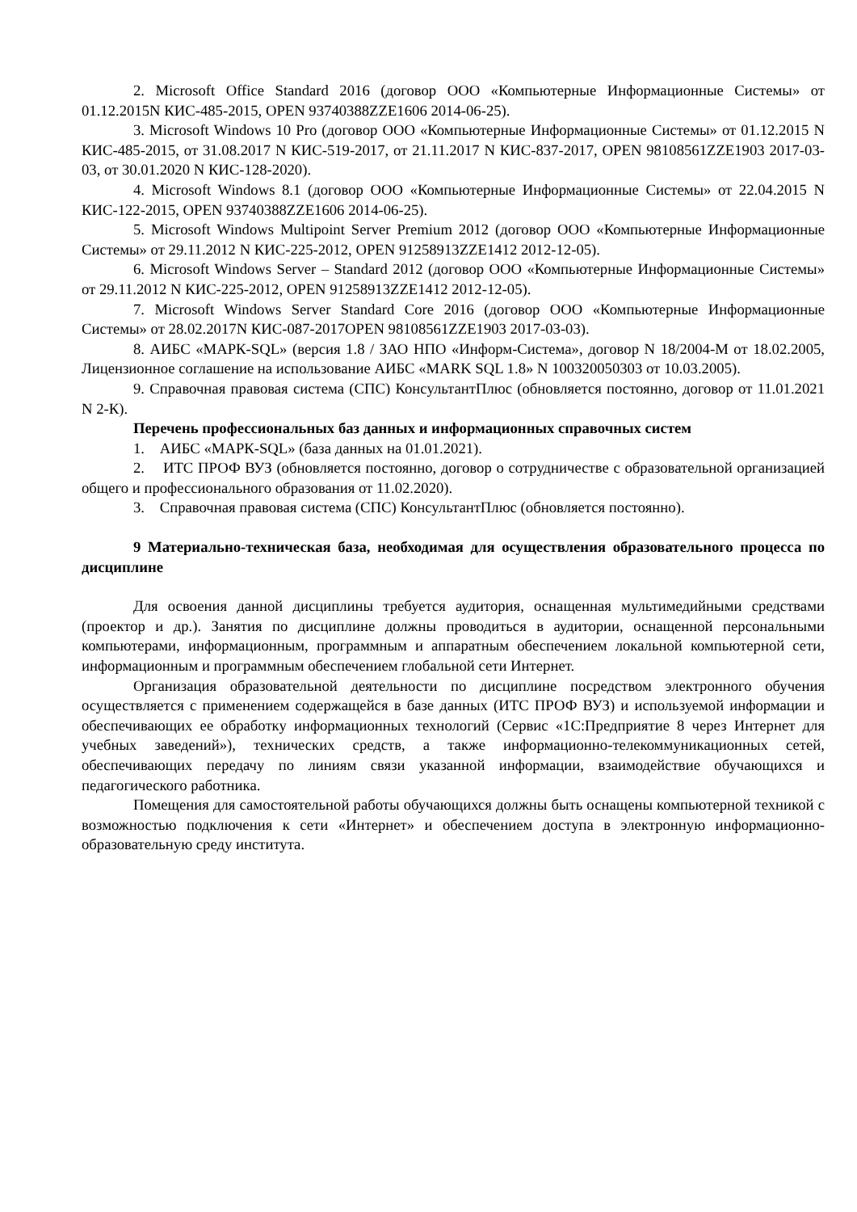2. Microsoft Office Standard 2016 (договор ООО «Компьютерные Информационные Системы» от 01.12.2015N КИС-485-2015, OPEN 93740388ZZE1606 2014-06-25).
3. Microsoft Windows 10 Pro (договор ООО «Компьютерные Информационные Системы» от 01.12.2015 N КИС-485-2015, от 31.08.2017 N КИС-519-2017, от 21.11.2017 N КИС-837-2017, OPEN 98108561ZZE1903 2017-03-03, от 30.01.2020 N КИС-128-2020).
4. Microsoft Windows 8.1 (договор ООО «Компьютерные Информационные Системы» от 22.04.2015 N КИС-122-2015, OPEN 93740388ZZE1606 2014-06-25).
5. Microsoft Windows Multipoint Server Premium 2012 (договор ООО «Компьютерные Информационные Системы» от 29.11.2012 N КИС-225-2012, OPEN 91258913ZZE1412 2012-12-05).
6. Microsoft Windows Server – Standard 2012 (договор ООО «Компьютерные Информационные Системы» от 29.11.2012 N КИС-225-2012, OPEN 91258913ZZE1412 2012-12-05).
7. Microsoft Windows Server Standard Core 2016 (договор ООО «Компьютерные Информационные Системы» от 28.02.2017N КИС-087-2017OPEN 98108561ZZE1903 2017-03-03).
8. АИБС «МАРК-SQL» (версия 1.8 / ЗАО НПО «Информ-Система», договор N 18/2004-М от 18.02.2005, Лицензионное соглашение на использование АИБС «MARK SQL 1.8» N 100320050303 от 10.03.2005).
9. Справочная правовая система (СПС) КонсультантПлюс (обновляется постоянно, договор от 11.01.2021 N 2-К).
Перечень профессиональных баз данных и информационных справочных систем
1. АИБС «МАРК-SQL» (база данных на 01.01.2021).
2. ИТС ПРОФ ВУЗ (обновляется постоянно, договор о сотрудничестве с образовательной организацией общего и профессионального образования от 11.02.2020).
3. Справочная правовая система (СПС) КонсультантПлюс (обновляется постоянно).
9 Материально-техническая база, необходимая для осуществления образовательного процесса по дисциплине
Для освоения данной дисциплины требуется аудитория, оснащенная мультимедийными средствами (проектор и др.). Занятия по дисциплине должны проводиться в аудитории, оснащенной персональными компьютерами, информационным, программным и аппаратным обеспечением локальной компьютерной сети, информационным и программным обеспечением глобальной сети Интернет.
Организация образовательной деятельности по дисциплине посредством электронного обучения осуществляется с применением содержащейся в базе данных (ИТС ПРОФ ВУЗ) и используемой информации и обеспечивающих ее обработку информационных технологий (Сервис «1С:Предприятие 8 через Интернет для учебных заведений»), технических средств, а также информационно-телекоммуникационных сетей, обеспечивающих передачу по линиям связи указанной информации, взаимодействие обучающихся и педагогического работника.
Помещения для самостоятельной работы обучающихся должны быть оснащены компьютерной техникой с возможностью подключения к сети «Интернет» и обеспечением доступа в электронную информационно-образовательную среду института.